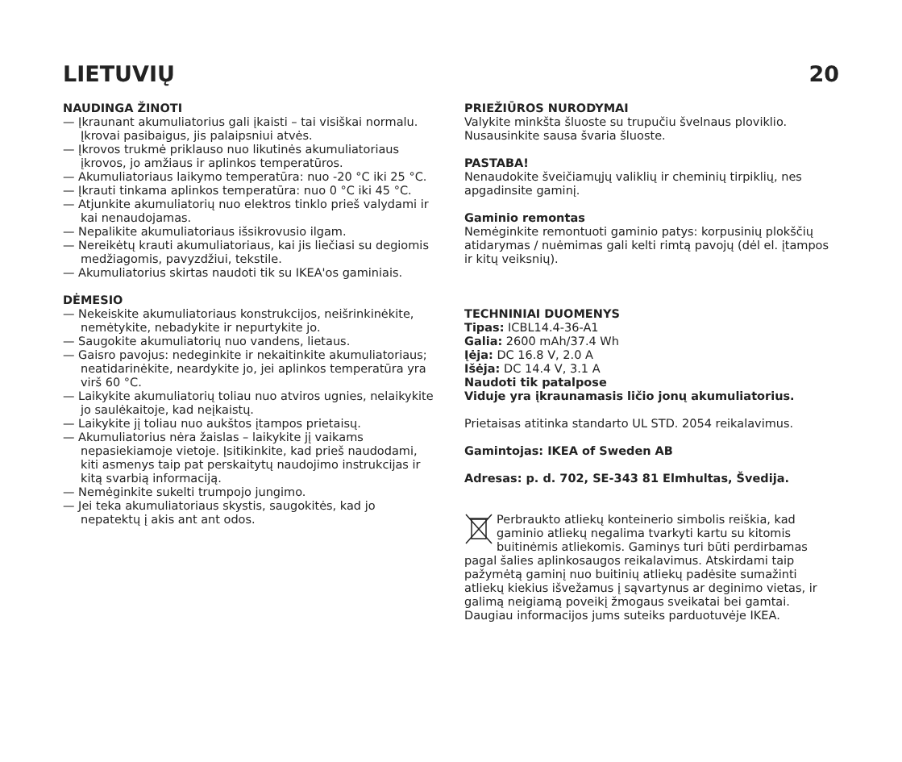LIETUVIŲ 20
NAUDINGA ŽINOTI
— Įkraunant akumuliatorius gali įkaisti – tai visiškai normalu. Įkrovai pasibaigus, jis palaipsniui atvės.
— Įkrovos trukmė priklauso nuo likutinės akumuliatoriaus įkrovos, jo amžiaus ir aplinkos temperatūros.
— Akumuliatoriaus laikymo temperatūra: nuo -20 °C iki 25 °C.
— Įkrauti tinkama aplinkos temperatūra: nuo 0 °C iki 45 °C.
— Atjunkite akumuliatorių nuo elektros tinklo prieš valydami ir kai nenaudojamas.
— Nepalikite akumuliatoriaus išsikrovusio ilgam.
— Nereikėtų krauti akumuliatoriaus, kai jis liečiasi su degiomis medžiagomis, pavyzdžiui, tekstile.
— Akumuliatorius skirtas naudoti tik su IKEA'os gaminiais.
DĖMESIO
— Nekeiskite akumuliatoriaus konstrukcijos, neišrinkinėkite, nemėtykite, nebadykite ir nepurtykite jo.
— Saugokite akumuliatorių nuo vandens, lietaus.
— Gaisro pavojus: nedeginkite ir nekaitinkite akumuliatoriaus; neatidarinėkite, neardykite jo, jei aplinkos temperatūra yra virš 60 °C.
— Laikykite akumuliatorių toliau nuo atviros ugnies, nelaikykite jo saulėkaitoje, kad neįkaistų.
— Laikykite jį toliau nuo aukštos įtampos prietaisų.
— Akumuliatorius nėra žaislas – laikykite jį vaikams nepasiekiamoje vietoje. Įsitikinkite, kad prieš naudodami, kiti asmenys taip pat perskaitytų naudojimo instrukcijas ir kitą svarbią informaciją.
— Nemėginkite sukelti trumpojo jungimo.
— Jei teka akumuliatoriaus skystis, saugokitės, kad jo nepatektų į akis ant ant odos.
PRIEŽIŪROS NURODYMAI
Valykite minkšta šluoste su trupučiu švelnaus ploviklio. Nusausinkite sausa švaria šluoste.
PASTABA!
Nenaudokite šveičiamųjų valiklių ir cheminių tirpiklių, nes apgadinsite gaminį.
Gaminio remontas
Nemėginkite remontuoti gaminio patys: korpusinių plokščių atidarymas / nuėmimas gali kelti rimtą pavojų (dėl el. įtampos ir kitų veiksnių).
TECHNINIAI DUOMENYS
Tipas: ICBL14.4-36-A1
Galia: 2600 mAh/37.4 Wh
Įėja: DC 16.8 V, 2.0 A
Išėja: DC 14.4 V, 3.1 A
Naudoti tik patalpose
Viduje yra įkraunamasis ličio jonų akumuliatorius.
Prietaisas atitinka standarto UL STD. 2054 reikalavimus.
Gamintojas: IKEA of Sweden AB
Adresas: p. d. 702, SE-343 81 Elmhultas, Švedija.
Perbraukto atliekų konteinerio simbolis reiškia, kad gaminio atliekų negalima tvarkyti kartu su kitomis buitinėmis atliekomis. Gaminys turi būti perdirbamas pagal šalies aplinkosaugos reikalavimus. Atskirdami taip pažymėtą gaminį nuo buitinių atliekų padėsite sumažinti atliekų kiekius išvežamus į sąvartynus ar deginimo vietas, ir galimą neigiamą poveikį žmogaus sveikatai bei gamtai. Daugiau informacijos jums suteiks parduotuvėje IKEA.